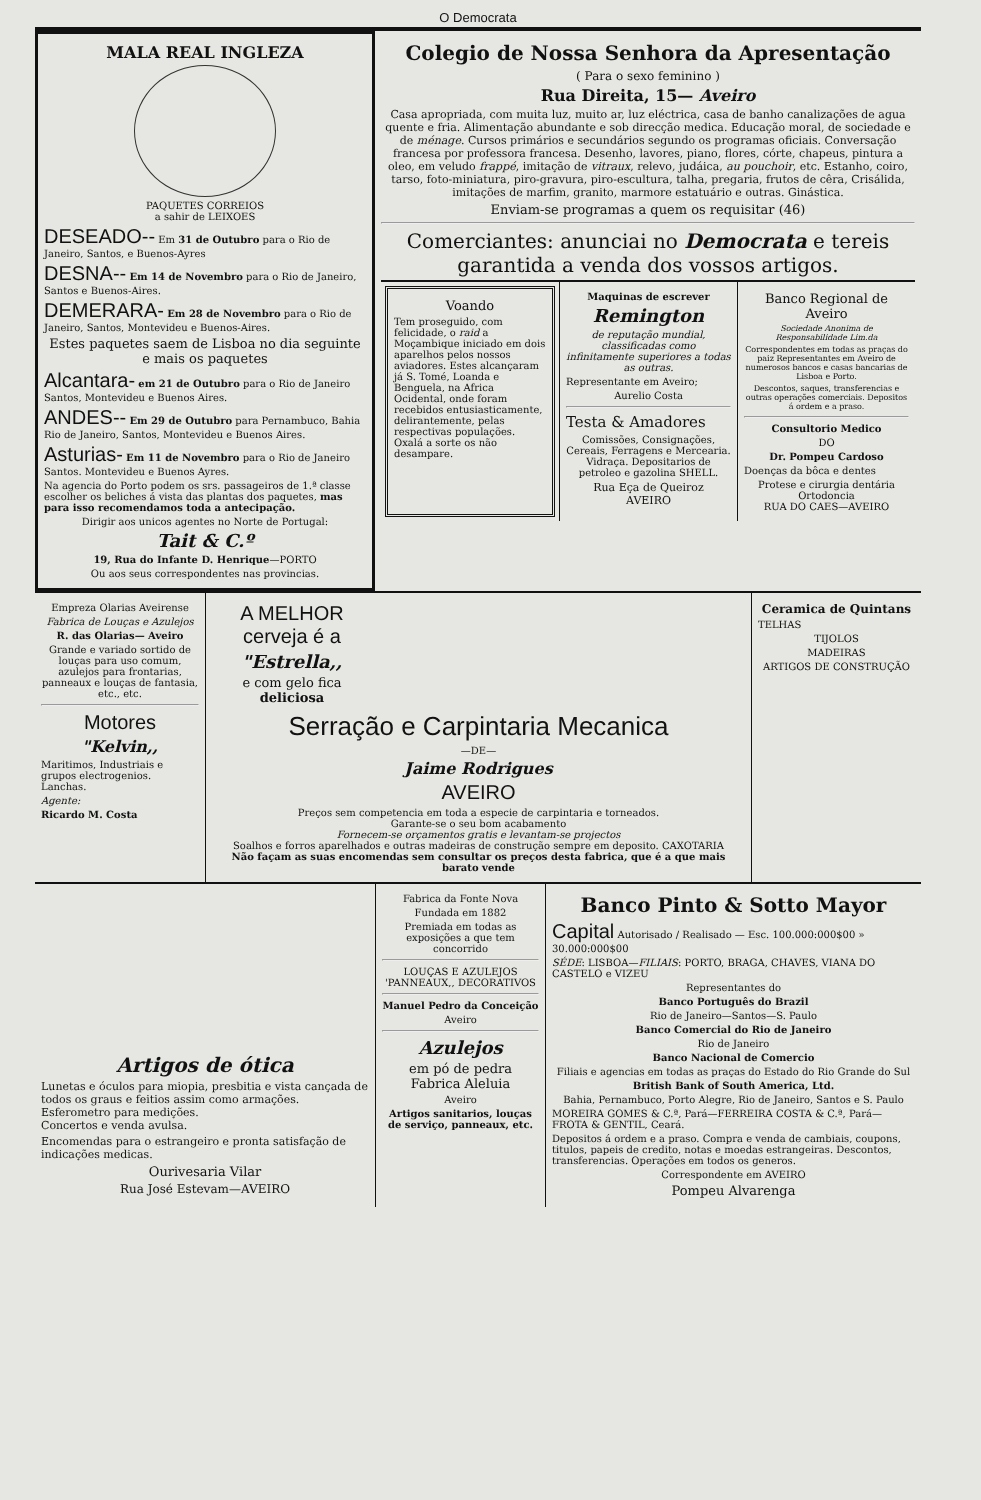O Democrata
MALA REAL INGLEZA
PAQUETES CORREIOS
a sahir de LEIXOES
DESEADO-- Em 31 de Outubro para o Rio de Janeiro, Santos, e Buenos-Ayres
DESNA-- Em 14 de Novembro para o Rio de Janeiro, Santos e Buenos-Aires.
DEMERARA- Em 28 de Novembro para o Rio de Janeiro, Santos, Montevideu e Buenos-Aires.
Estes paquetes saem de Lisboa no dia seguinte e mais os paquetes
Alcantara- em 21 de Outubro para o Rio de Janeiro Santos, Montevideu e Buenos Aires.
ANDES-- Em 29 de Outubro para Pernambuco, Bahia Rio de Janeiro, Santos, Montevideu e Buenos Aires.
Asturias- Em 11 de Novembro para o Rio de Janeiro Santos. Montevideu e Buenos Ayres.
Na agencia do Porto podem os srs. passageiros de 1.ª classe escolher os beliches á vista das plantas dos paquetes, mas para isso recomendamos toda a antecipação.
Dirigir aos unicos agentes no Norte de Portugal:
Tait & C.º
19, Rua do Infante D. Henrique—PORTO
Ou aos seus correspondentes nas provincias.
Colegio de Nossa Senhora da Apresentação
( Para o sexo feminino )
Rua Direita, 15— Aveiro
Casa apropriada, com muita luz, muito ar, luz eléctrica, casa de banho canalizações de agua quente e fria. Alimentação abundante e sob direcção medica. Educação moral, de sociedade e de ménage. Cursos primários e secundários segundo os programas oficiais. Conversação francesa por professora francesa. Desenho, lavores, piano, flores, córte, chapeus, pintura a oleo, em veludo frappé, imitação de vitraux, relevo, judáica, au pouchoir, etc. Estanho, coiro, tarso, foto-miniatura, piro-gravura, piro-escultura, talha, pregaria, frutos de cêra, Crisálida, imitações de marfim, granito, marmore estatuário e outras. Ginástica.
Enviam-se programas a quem os requisitar (46)
Comerciantes: anunciai no Democrata e tereis garantida a venda dos vossos artigos.
Voando
Tem proseguido, com felicidade, o raid a Moçambique iniciado em dois aparelhos pelos nossos aviadores. Estes alcançaram já S. Tomé, Loanda e Benguela, na Africa Ocidental, onde foram recebidos entusiasticamente, delirantemente, pelas respectivas populações. Oxalá a sorte os não desampare.
Maquinas de escrever
Remington
de reputação mundial, classificadas como infinitamente superiores a todas as outras.
Representante em Aveiro;
Aurelio Costa
Testa & Amadores
Comissões, Consignações, Cereais, Ferragens e Mercearia. Vidraça. Depositarios de petroleo e gazolina SHELL.
Rua Eça de Queiroz
AVEIRO
Banco Regional de Aveiro
Sociedade Anonima de Responsabilidade Lim.da
Correspondentes em todas as praças do paiz Representantes em Aveiro de numerosos bancos e casas bancarias de Lisboa e Porto.
Descontos, saques, transferencias e outras operações comerciais. Depositos á ordem e a praso.
Consultorio Medico
DO
Dr. Pompeu Cardoso
Doenças da bôca e dentes
Protese e cirurgia dentária
Ortodoncia
RUA DO CAES—AVEIRO
Empreza Olarias Aveirense
Fabrica de Louças e Azulejos
R. das Olarias— Aveiro
Grande e variado sortido de louças para uso comum, azulejos para frontarias, panneaux e louças de fantasia, etc., etc.
Motores
"Kelvin,,
Maritimos, Industriais e grupos electrogenios. Lanchas.
Agente:
Ricardo M. Costa
A MELHOR cerveja é a
"Estrella,,
e com gelo fica deliciosa
Serração e Carpintaria Mecanica
—DE—
Jaime Rodrigues
AVEIRO
Preços sem competencia em toda a especie de carpintaria e torneados.
Garante-se o seu bom acabamento
Fornecem-se orçamentos gratis e levantam-se projectos
Soalhos e forros aparelhados e outras madeiras de construção sempre em deposito. CAXOTARIA
Não façam as suas encomendas sem consultar os preços desta fabrica, que é a que mais barato vende
Ceramica de Quintans
TELHAS
TIJOLOS
MADEIRAS
ARTIGOS DE CONSTRUÇÃO
Artigos de ótica
Lunetas e óculos para miopia, presbitia e vista cançada de todos os graus e feitios assim como armações.
Esferometro para medições.
Concertos e venda avulsa.
Encomendas para o estrangeiro e pronta satisfação de indicações medicas.
Ourivesaria Vilar
Rua José Estevam—AVEIRO
Fabrica da Fonte Nova
Fundada em 1882
Premiada em todas as exposições a que tem concorrido
LOUÇAS E AZULEJOS 'PANNEAUX,, DECORATIVOS
Manuel Pedro da Conceição
Aveiro
Azulejos
em pó de pedra
Fabrica Aleluia
Aveiro
Artigos sanitarios, louças de serviço, panneaux, etc.
Banco Pinto & Sotto Mayor
Capital Autorisado / Realisado — Esc. 100.000:000$00 » 30.000:000$00
SÉDE: LISBOA—FILIAIS: PORTO, BRAGA, CHAVES, VIANA DO CASTELO e VIZEU
Representantes do
Banco Português do Brazil
Rio de Janeiro—Santos—S. Paulo
Banco Comercial do Rio de Janeiro
Rio de Janeiro
Banco Nacional de Comercio
Filiais e agencias em todas as praças do Estado do Rio Grande do Sul
British Bank of South America, Ltd.
Bahia, Pernambuco, Porto Alegre, Rio de Janeiro, Santos e S. Paulo
MOREIRA GOMES & C.ª, Pará—FERREIRA COSTA & C.ª, Pará—FROTA & GENTIL, Ceará.
Depositos á ordem e a praso. Compra e venda de cambiais, coupons, titulos, papeis de credito, notas e moedas estrangeiras. Descontos, transferencias. Operações em todos os generos.
Correspondente em AVEIRO
Pompeu Alvarenga